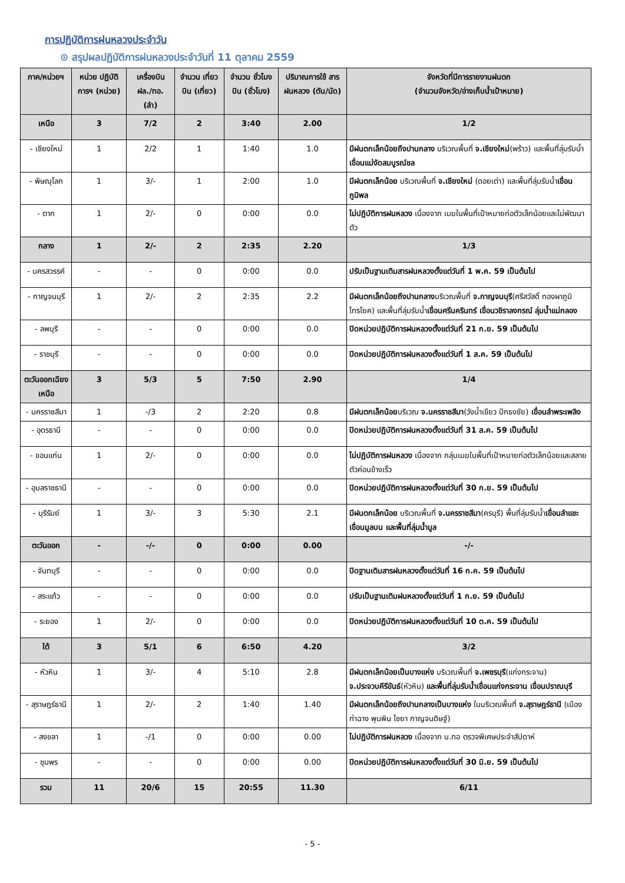การปฏิบัติการฝนหลวงประจำวัน
⊙ สรุปผลปฏิบัติการฝนหลวงประจำวันที่ 11 ตุลาคม 2559
| ภาค/หน่วยฯ | หน่วย ปฏิบัติการฯ (หน่วย) | เครื่องบิน ฝล./ทอ. (ลำ) | จำนวน เที่ยวบิน (เที่ยว) | จำนวน ชั่วโมงบิน (ชั่วโมง) | ปริมาณการใช้ สาร ฝนหลวง (ตัน/นัด) | จังหวัดที่มีการรายงานฝนตก (จำนวนจังหวัด/อ่างเก็บน้ำเป้าหมาย) |
| --- | --- | --- | --- | --- | --- | --- |
| เหนือ | 3 | 7/2 | 2 | 3:40 | 2.00 | 1/2 |
| - เชียงใหม่ | 1 | 2/2 | 1 | 1:40 | 1.0 | มีฝนตกเล็กน้อยถึงปานกลาง บริเวณพื้นที่ จ.เชียงใหม่ (พร้าว) และพื้นที่ลุ่มรับน้ำ เขื่อนแม่งัดสมบูรณ์ชล |
| - พิษณุโลก | 1 | 3/- | 1 | 2:00 | 1.0 | มีฝนตกเล็กน้อย บริเวณพื้นที่ จ.เชียงใหม่ (ดอยเต่า) และพื้นที่ลุ่มรับน้ำ เขื่อนภูมิพล |
| - ตาก | 1 | 2/- | 0 | 0:00 | 0.0 | ไม่ปฏิบัติการฝนหลวง เนื่องจาก เมฆในพื้นที่เป้าหมายก่อตัวเล็กน้อยและไม่พัฒนาตัว |
| กลาง | 1 | 2/- | 2 | 2:35 | 2.20 | 1/3 |
| - นครสวรรค์ | - | - | 0 | 0:00 | 0.0 | ปรับเป็นฐานเติมสารฝนหลวงตั้งแต่วันที่ 1 พ.ค. 59 เป็นต้นไป |
| - กาญจนบุรี | 1 | 2/- | 2 | 2:35 | 2.2 | มีฝนตกเล็กน้อยถึงปานกลาง บริเวณพื้นที่ จ.กาญจนบุรี (ศรีสวัสดิ์ ทองผาภูมิ ไทรโยค) และพื้นที่ลุ่มรับน้ำ เขื่อนศรีนครินทร์ เขื่อนวชิราลงกรณ์ ลุ่มน้ำแม่กลอง |
| - ลพบุรี | - | - | 0 | 0:00 | 0.0 | ปิดหน่วยปฏิบัติการฝนหลวงตั้งแต่วันที่ 21 ก.ย. 59 เป็นต้นไป |
| - ราชบุรี | - | - | 0 | 0:00 | 0.0 | ปิดหน่วยปฏิบัติการฝนหลวงตั้งแต่วันที่ 1 ส.ค. 59 เป็นต้นไป |
| ตะวันออกเฉียงเหนือ | 3 | 5/3 | 5 | 7:50 | 2.90 | 1/4 |
| - นครราชสีมา | 1 | -/3 | 2 | 2:20 | 0.8 | มีฝนตกเล็กน้อย บริเวณ จ.นครราชสีมา (วังน้ำเขียว ปักธงชัย) เขื่อนลำพระเพลิง |
| - อุดรธานี | - | - | 0 | 0:00 | 0.0 | ปิดหน่วยปฏิบัติการฝนหลวงตั้งแต่วันที่ 31 ส.ค. 59 เป็นต้นไป |
| - ขอนแก่น | 1 | 2/- | 0 | 0:00 | 0.0 | ไม่ปฏิบัติการฝนหลวง เนื่องจาก กลุ่มเมฆในพื้นที่เป้าหมายก่อตัวเล็กน้อยและสลายตัวค่อนข้างเร็ว |
| - อุบลราชธานี | - | - | 0 | 0:00 | 0.0 | ปิดหน่วยปฏิบัติการฝนหลวงตั้งแต่วันที่ 30 ก.ย. 59 เป็นต้นไป |
| - บุรีรัมย์ | 1 | 3/- | 3 | 5:30 | 2.1 | มีฝนตกเล็กน้อย บริเวณพื้นที่ จ.นครราชสีมา (ครบุรี) พื้นที่ลุ่มรับน้ำ เขื่อนลำแชะ เขื่อนมูลบน และพื้นที่ลุ่มน้ำมูล |
| ตะวันออก | - | -/- | 0 | 0:00 | 0.00 | -/- |
| - จันทบุรี | - | - | 0 | 0:00 | 0.0 | ปิดฐานเติมสารฝนหลวงตั้งแต่วันที่ 16 ก.ค. 59 เป็นต้นไป |
| - สระแก้ว | - | - | 0 | 0:00 | 0.0 | ปรับเป็นฐานเติมฝนหลวงตั้งแต่วันที่ 1 ก.ย. 59 เป็นต้นไป |
| - ระยอง | 1 | 2/- | 0 | 0:00 | 0.0 | ปิดหน่วยปฏิบัติการฝนหลวงตั้งแต่วันที่ 10 ต.ค. 59 เป็นต้นไป |
| ใต้ | 3 | 5/1 | 6 | 6:50 | 4.20 | 3/2 |
| - หัวหิน | 1 | 3/- | 4 | 5:10 | 2.8 | มีฝนตกเล็กน้อยเป็นบางแห่ง บริเวณพื้นที่ จ.เพชรบุรี (แก่งกระจาน) จ.ประจวบคีรีขันธ์ (หัวหิน) และพื้นที่ลุ่มรับน้ำเขื่อนแก่งกระจาน เขื่อนปราณบุรี |
| - สุราษฎร์ธานี | 1 | 2/- | 2 | 1:40 | 1.40 | มีฝนตกเล็กน้อยถึงปานกลางเป็นบางแห่ง ในบริเวณพื้นที่ จ.สุราษฎร์ธานี (เมือง ท่าฉาง พุนพิน ไชยา กาญจนดิษฐ์) |
| - สงขลา | 1 | -/1 | 0 | 0:00 | 0.00 | ไม่ปฏิบัติการฝนหลวง เนื่องจาก บ.ทอ ตรวจพิเศษประจำสัปดาห์ |
| - ชุมพร | - | - | 0 | 0:00 | 0.00 | ปิดหน่วยปฏิบัติการฝนหลวงตั้งแต่วันที่ 30 มิ.ย. 59 เป็นต้นไป |
| รวม | 11 | 20/6 | 15 | 20:55 | 11.30 | 6/11 |
- 5 -